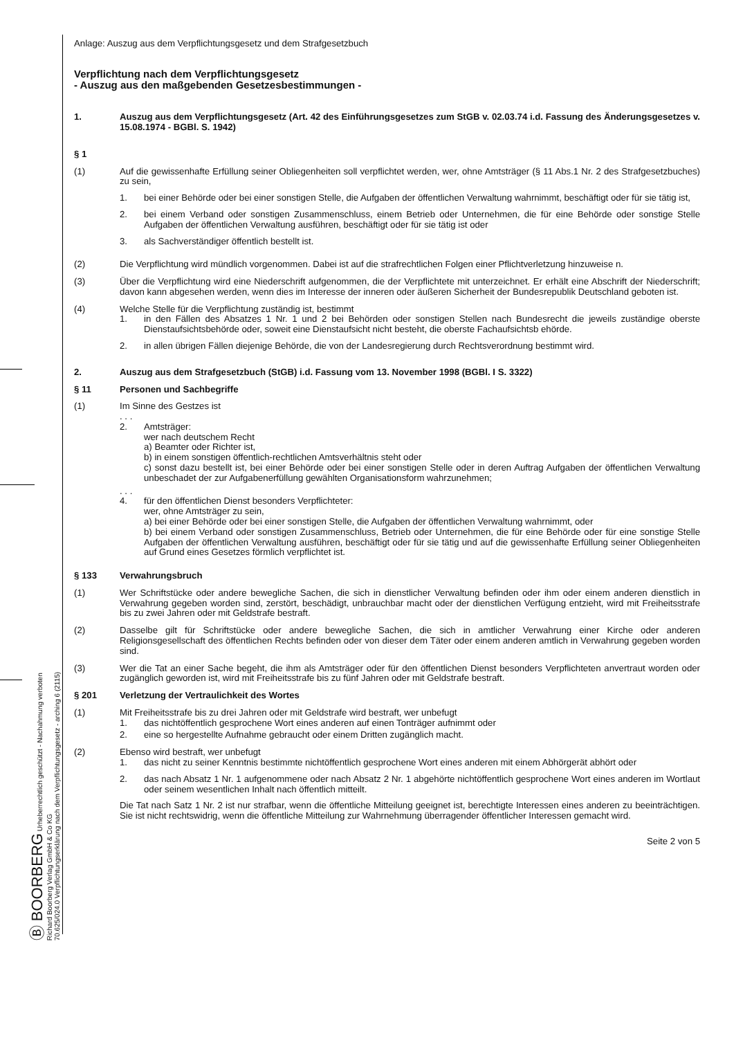Ⓑ BOORBERG Urheberrechtlich geschützt - Nachahmung verboten
Richard Boorberg Verlag GmbH & Co KG
70.625/024.0 Verpflichtungserklärung nach dem Verpflichtungsgesetz - arching 6 (2115)
Anlage: Auszug aus dem Verpflichtungsgesetz und dem Strafgesetzbuch
Verpflichtung nach dem Verpflichtungsgesetz
- Auszug aus den maßgebenden Gesetzesbestimmungen -
1. Auszug aus dem Verpflichtungsgesetz (Art. 42 des Einführungsgesetzes zum StGB v. 02.03.74 i.d. Fassung des Änderungsgesetzes v. 15.08.1974 - BGBl. S. 1942)
§ 1
(1) Auf die gewissenhafte Erfüllung seiner Obliegenheiten soll verpflichtet werden, wer, ohne Amtsträger (§ 11 Abs.1 Nr. 2 des Strafgesetzbuches) zu sein,
1. bei einer Behörde oder bei einer sonstigen Stelle, die Aufgaben der öffentlichen Verwaltung wahrnimmt, beschäftigt oder für sie tätig ist,
2. bei einem Verband oder sonstigen Zusammenschluss, einem Betrieb oder Unternehmen, die für eine Behörde oder sonstige Stelle Aufgaben der öffentlichen Verwaltung ausführen, beschäftigt oder für sie tätig ist oder
3. als Sachverständiger öffentlich bestellt ist.
(2) Die Verpflichtung wird mündlich vorgenommen. Dabei ist auf die strafrechtlichen Folgen einer Pflichtverletzung hinzuweise n.
(3) Über die Verpflichtung wird eine Niederschrift aufgenommen, die der Verpflichtete mit unterzeichnet. Er erhält eine Abschrift der Niederschrift; davon kann abgesehen werden, wenn dies im Interesse der inneren oder äußeren Sicherheit der Bundesrepublik Deutschland geboten ist.
(4) Welche Stelle für die Verpflichtung zuständig ist, bestimmt
1. in den Fällen des Absatzes 1 Nr. 1 und 2 bei Behörden oder sonstigen Stellen nach Bundesrecht die jeweils zuständige oberste Dienstaufsichtsbehörde oder, soweit eine Dienstaufsicht nicht besteht, die oberste Fachaufsichtsb ehörde.
2. in allen übrigen Fällen diejenige Behörde, die von der Landesregierung durch Rechtsverordnung bestimmt wird.
2. Auszug aus dem Strafgesetzbuch (StGB) i.d. Fassung vom 13. November 1998 (BGBl. I S. 3322)
§ 11 Personen und Sachbegriffe
(1) Im Sinne des Gestzes ist
. . .
2. Amtsträger:
wer nach deutschem Recht
a) Beamter oder Richter ist,
b) in einem sonstigen öffentlich-rechtlichen Amtsverhältnis steht oder
c) sonst dazu bestellt ist, bei einer Behörde oder bei einer sonstigen Stelle oder in deren Auftrag Aufgaben der öffentlichen Verwaltung unbeschadet der zur Aufgabenerfüllung gewählten Organisationsform wahrzunehmen;
. . .
4. für den öffentlichen Dienst besonders Verpflichteter:
wer, ohne Amtsträger zu sein,
a) bei einer Behörde oder bei einer sonstigen Stelle, die Aufgaben der öffentlichen Verwaltung wahrnimmt, oder
b) bei einem Verband oder sonstigen Zusammenschluss, Betrieb oder Unternehmen, die für eine Behörde oder für eine sonstige Stelle Aufgaben der öffentlichen Verwaltung ausführen, beschäftigt oder für sie tätig und auf die gewissenhafte Erfüllung seiner Obliegenheiten auf Grund eines Gesetzes förmlich verpflichtet ist.
§ 133 Verwahrungsbruch
(1) Wer Schriftstücke oder andere bewegliche Sachen, die sich in dienstlicher Verwaltung befinden oder ihm oder einem anderen dienstlich in Verwahrung gegeben worden sind, zerstört, beschädigt, unbrauchbar macht oder der dienstlichen Verfügung entzieht, wird mit Freiheitsstrafe bis zu zwei Jahren oder mit Geldstrafe bestraft.
(2) Dasselbe gilt für Schriftstücke oder andere bewegliche Sachen, die sich in amtlicher Verwahrung einer Kirche oder anderen Religionsgesellschaft des öffentlichen Rechts befinden oder von dieser dem Täter oder einem anderen amtlich in Verwahrung gegeben worden sind.
(3) Wer die Tat an einer Sache begeht, die ihm als Amtsträger oder für den öffentlichen Dienst besonders Verpflichteten anvertraut worden oder zugänglich geworden ist, wird mit Freiheitsstrafe bis zu fünf Jahren oder mit Geldstrafe bestraft.
§ 201 Verletzung der Vertraulichkeit des Wortes
(1) Mit Freiheitsstrafe bis zu drei Jahren oder mit Geldstrafe wird bestraft, wer unbefugt
1. das nichtöffentlich gesprochene Wort eines anderen auf einen Tonträger aufnimmt oder
2. eine so hergestellte Aufnahme gebraucht oder einem Dritten zugänglich macht.
(2) Ebenso wird bestraft, wer unbefugt
1. das nicht zu seiner Kenntnis bestimmte nichtöffentlich gesprochene Wort eines anderen mit einem Abhörgerät abhört oder
2. das nach Absatz 1 Nr. 1 aufgenommene oder nach Absatz 2 Nr. 1 abgehörte nichtöffentlich gesprochene Wort eines anderen im Wortlaut oder seinem wesentlichen Inhalt nach öffentlich mitteilt.
Die Tat nach Satz 1 Nr. 2 ist nur strafbar, wenn die öffentliche Mitteilung geeignet ist, berechtigte Interessen eines anderen zu beeinträchtigen. Sie ist nicht rechtswidrig, wenn die öffentliche Mitteilung zur Wahrnehmung überragender öffentlicher Interessen gemacht wird.
Seite 2 von 5